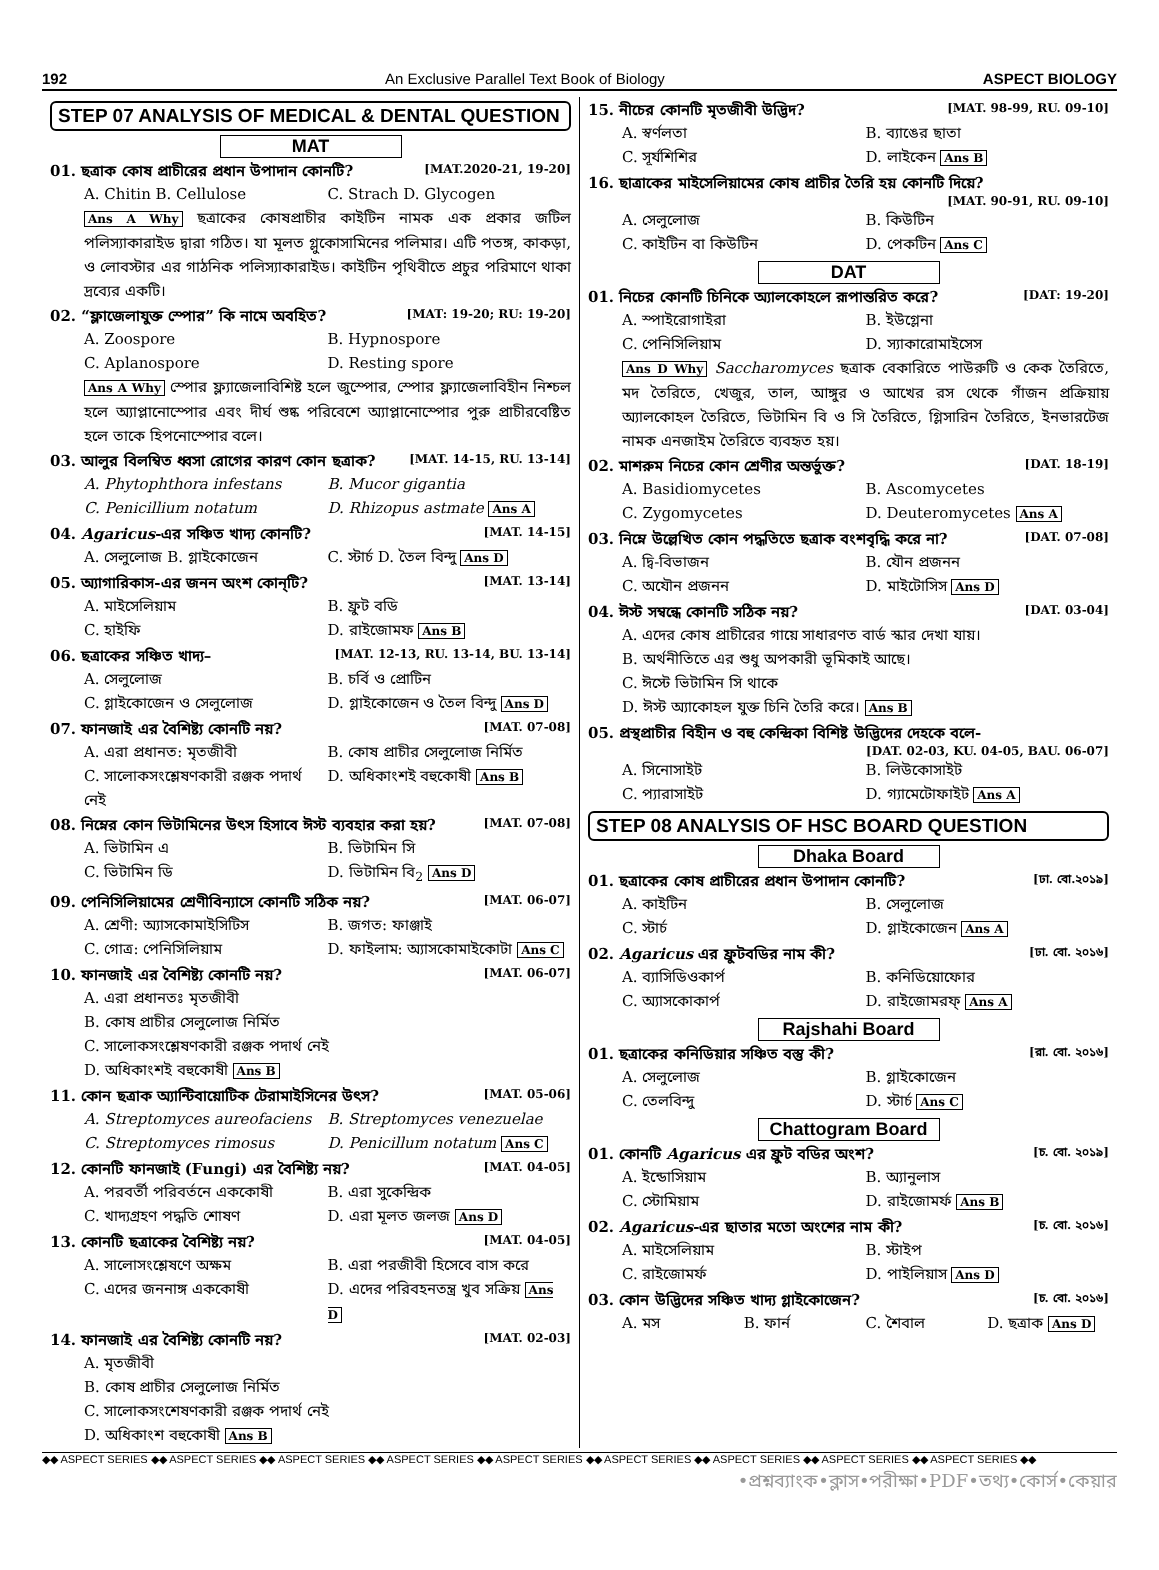192 An Exclusive Parallel Text Book of Biology ASPECT BIOLOGY
STEP 07 ANALYSIS OF MEDICAL & DENTAL QUESTION
MAT
01. ছত্রাক কোষ প্রাচীরের প্রধান উপাদান কোনটি? [MAT.2020-21, 19-20]
A. Chitin B. Cellulose C. Strach D. Glycogen
Ans A Why ছত্রাকের কোষপ্রাচীর কাইটিন নামক এক প্রকার জটিল পলিস্যাকারাইড দ্বারা গঠিত। যা মূলত গ্লুকোসামিনের পলিমার। এটি পতঙ্গ, কাকড়া, ও লোবস্টার এর গাঠনিক পলিস্যাকারাইড। কাইটিন পৃথিবীতে প্রচুর পরিমাণে থাকা দ্রব্যের একটি।
02. “ফ্লাজেলাযুক্ত স্পোর” কি নামে অবহিত? [MAT: 19-20; RU: 19-20]
A. Zoospore B. Hypnospore C. Aplanospore D. Resting spore
Ans A Why স্পোর ফ্ল্যাজেলাবিশিষ্ট হলে জুস্পোর, স্পোর ফ্ল্যাজেলাবিহীন নিশ্চল হলে অ্যাপ্লানোস্পোর এবং দীর্ঘ শুষ্ক পরিবেশে অ্যাপ্লানোস্পোর পুরু প্রাচীরবেষ্টিত হলে তাকে হিপনোস্পোর বলে।
03. আলুর বিলম্বিত ধ্বসা রোগের কারণ কোন ছত্রাক? [MAT. 14-15, RU. 13-14]
A. Phytophthora infestans B. Mucor gigantia C. Penicillium notatum D. Rhizopus astmate Ans A
04. Agaricus-এর সঞ্চিত খাদ্য কোনটি? [MAT. 14-15]
A. সেলুলোজ B. গ্লাইকোজেন C. স্টার্চ D. তৈল বিন্দু Ans D
05. অ্যাগারিকাস-এর জনন অংশ কোন্‌টি? [MAT. 13-14]
A. মাইসেলিয়াম B. ফ্রুট বডি C. হাইফি D. রাইজোমফ Ans B
06. ছত্রাকের সঞ্চিত খাদ্য– [MAT. 12-13, RU. 13-14, BU. 13-14]
A. সেলুলোজ B. চর্বি ও প্রোটিন C. গ্লাইকোজেন ও সেলুলোজ D. গ্লাইকোজেন ও তৈল বিন্দু Ans D
07. ফানজাই এর বৈশিষ্ট্য কোনটি নয়? [MAT. 07-08]
A. এরা প্রধানত: মৃতজীবী B. কোষ প্রাচীর সেলুলোজ নির্মিত C. সালোকসংশ্লেষণকারী রঞ্জক পদার্থ নেই D. অধিকাংশই বহুকোষী Ans B
08. নিম্নের কোন ভিটামিনের উৎস হিসাবে ঈস্ট ব্যবহার করা হয়? [MAT. 07-08]
A. ভিটামিন এ B. ভিটামিন সি C. ভিটামিন ডি D. ভিটামিন বি<sub>2</sub> Ans D
09. পেনিসিলিয়ামের শ্রেণীবিন্যাসে কোনটি সঠিক নয়? [MAT. 06-07]
A. শ্রেণী: অ্যাসকোমাইসিটিস B. জগত: ফাঞ্জাই C. গোত্র: পেনিসিলিয়াম D. ফাইলাম: অ্যাসকোমাইকোটা Ans C
10. ফানজাই এর বৈশিষ্ট্য কোনটি নয়? [MAT. 06-07]
A. এরা প্রধানতঃ মৃতজীবী
B. কোষ প্রাচীর সেলুলোজ নির্মিত
C. সালোকসংশ্লেষণকারী রঞ্জক পদার্থ নেই
D. অধিকাংশই বহুকোষী Ans B
11. কোন ছত্রাক অ্যান্টিবায়োটিক টেরামাইসিনের উৎস? [MAT. 05-06]
A. Streptomyces aureofaciens B. Streptomyces venezuelae C. Streptomyces rimosus D. Penicillum notatum Ans C
12. কোনটি ফানজাই (Fungi) এর বৈশিষ্ট্য নয়? [MAT. 04-05]
A. পরবর্তী পরিবর্তনে এককোষী B. এরা সুকেন্দ্রিক C. খাদ্যগ্রহণ পদ্ধতি শোষণ D. এরা মূলত জলজ Ans D
13. কোনটি ছত্রাকের বৈশিষ্ট্য নয়? [MAT. 04-05]
A. সালোসংশ্লেষণে অক্ষম B. এরা পরজীবী হিসেবে বাস করে C. এদের জননাঙ্গ এককোষী D. এদের পরিবহনতন্ত্র খুব সক্রিয় Ans D
14. ফানজাই এর বৈশিষ্ট্য কোনটি নয়? [MAT. 02-03]
A. মৃতজীবী
B. কোষ প্রাচীর সেলুলোজ নির্মিত
C. সালোকসংশেষণকারী রঞ্জক পদার্থ নেই
D. অধিকাংশ বহুকোষী Ans B
15. নীচের কোনটি মৃতজীবী উদ্ভিদ? [MAT. 98-99, RU. 09-10]
A. স্বর্ণলতা B. ব্যাঙের ছাতা C. সূর্যশিশির D. লাইকেন Ans B
16. ছাত্রাকের মাইসেলিয়ামের কোষ প্রাচীর তৈরি হয় কোনটি দিয়ে?
[MAT. 90-91, RU. 09-10]
A. সেলুলোজ B. কিউটিন C. কাইটিন বা কিউটিন D. পেকটিন Ans C
DAT
01. নিচের কোনটি চিনিকে অ্যালকোহলে রূপান্তরিত করে? [DAT: 19-20]
A. স্পাইরোগাইরা B. ইউগ্লেনা C. পেনিসিলিয়াম D. স্যাকারোমাইসেস
Ans D Why Saccharomyces ছত্রাক বেকারিতে পাউরুটি ও কেক তৈরিতে, মদ তৈরিতে, খেজুর, তাল, আঙ্গুর ও আখের রস থেকে গাঁজন প্রক্রিয়ায় অ্যালকোহল তৈরিতে, ভিটামিন বি ও সি তৈরিতে, গ্লিসারিন তৈরিতে, ইনভারটেজ নামক এনজাইম তৈরিতে ব্যবহৃত হয়।
02. মাশরুম নিচের কোন শ্রেণীর অন্তর্ভুক্ত? [DAT. 18-19]
A. Basidiomycetes B. Ascomycetes C. Zygomycetes D. Deuteromycetes Ans A
03. নিম্নে উল্লেখিত কোন পদ্ধতিতে ছত্রাক বংশবৃদ্ধি করে না? [DAT. 07-08]
A. দ্বি-বিভাজন B. যৌন প্রজনন C. অযৌন প্রজনন D. মাইটোসিস Ans D
04. ঈস্ট সম্বন্ধে কোনটি সঠিক নয়? [DAT. 03-04]
A. এদের কোষ প্রাচীরের গায়ে সাধারণত বার্ড স্কার দেখা যায়।
B. অর্থনীতিতে এর শুধু অপকারী ভূমিকাই আছে।
C. ঈস্টে ভিটামিন সি থাকে
D. ঈস্ট অ্যাকোহল যুক্ত চিনি তৈরি করে। Ans B
05. প্রস্থপ্রাচীর বিহীন ও বহু কেন্দ্রিকা বিশিষ্ট উদ্ভিদের দেহকে বলে-
[DAT. 02-03, KU. 04-05, BAU. 06-07]
A. সিনোসাইট B. লিউকোসাইট C. প্যারাসাইট D. গ্যামেটোফাইট Ans A
STEP 08 ANALYSIS OF HSC BOARD QUESTION
Dhaka Board
01. ছত্রাকের কোষ প্রাচীরের প্রধান উপাদান কোনটি? [ঢা. বো.২০১৯]
A. কাইটিন B. সেলুলোজ C. স্টার্চ D. গ্লাইকোজেন Ans A
02. Agaricus এর ফ্রুটবডির নাম কী? [ঢা. বো. ২০১৬]
A. ব্যাসিডিওকার্প B. কনিডিয়োফোর C. অ্যাসকোকার্প D. রাইজোমরফ্ Ans A
Rajshahi Board
01. ছত্রাকের কনিডিয়ার সঞ্চিত বস্তু কী? [রা. বো. ২০১৬]
A. সেলুলোজ B. গ্লাইকোজেন C. তেলবিন্দু D. স্টার্চ Ans C
Chattogram Board
01. কোনটি Agaricus এর ফ্রুট বডির অংশ? [চ. বো. ২০১৯]
A. ইন্ডোসিয়াম B. অ্যানুলাস C. স্টোমিয়াম D. রাইজোমর্ফ Ans B
02. Agaricus-এর ছাতার মতো অংশের নাম কী? [চ. বো. ২০১৬]
A. মাইসেলিয়াম B. স্টাইপ C. রাইজোমর্ফ D. পাইলিয়াস Ans D
03. কোন উদ্ভিদের সঞ্চিত খাদ্য গ্লাইকোজেন? [চ. বো. ২০১৬]
A. মস B. ফার্ন C. শৈবাল D. ছত্রাক Ans D
◆◆ ASPECT SERIES ◆◆ ASPECT SERIES ◆◆ ASPECT SERIES ◆◆ ASPECT SERIES ◆◆ ASPECT SERIES ◆◆ ASPECT SERIES ◆◆ ASPECT SERIES ◆◆ ASPECT SERIES ◆◆ ASPECT SERIES ◆◆
•প্রশ্নব্যাংক•ক্লাস•পরীক্ষা•PDF•তথ্য•কোর্স•কেয়ার